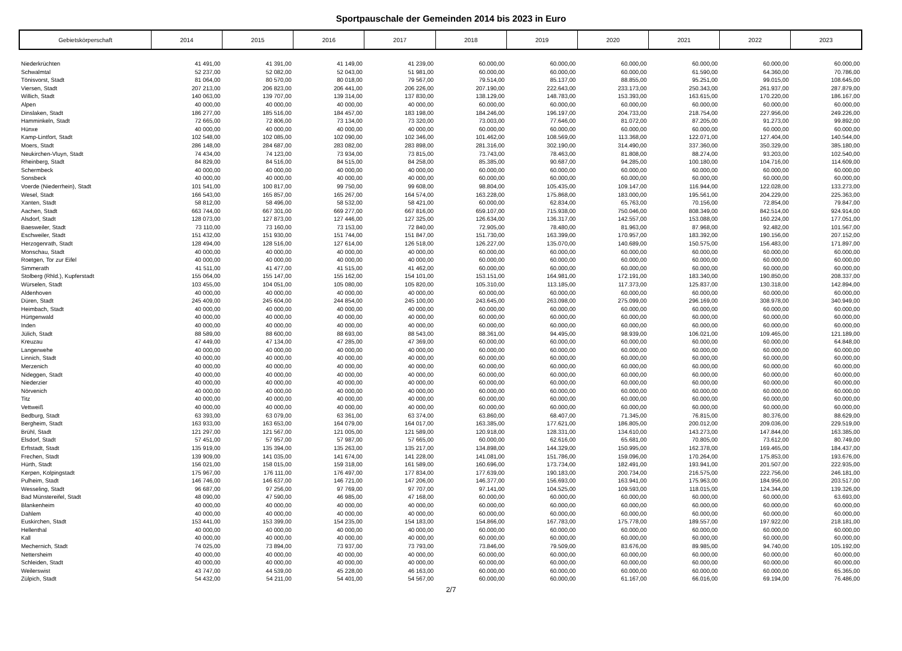Sportpauschale der Gemeinden 2014 bis 2023 in Euro
| Gebietskörperschaft | 2014 | 2015 | 2016 | 2017 | 2018 | 2019 | 2020 | 2021 | 2022 | 2023 |
| --- | --- | --- | --- | --- | --- | --- | --- | --- | --- | --- |
| Niederkrüchten | 41 491,00 | 41 391,00 | 41 149,00 | 41 239,00 | 60.000,00 | 60.000,00 | 60.000,00 | 60.000,00 | 60.000,00 | 60.000,00 |
| Schwalmtal | 52 237,00 | 52 082,00 | 52 043,00 | 51 981,00 | 60.000,00 | 60.000,00 | 60.000,00 | 61.590,00 | 64.360,00 | 70.786,00 |
| Tönisvorst, Stadt | 81 064,00 | 80 570,00 | 80 018,00 | 79 567,00 | 79.514,00 | 85.137,00 | 88.855,00 | 95.251,00 | 99.015,00 | 108.645,00 |
| Viersen, Stadt | 207 213,00 | 206 823,00 | 206 441,00 | 206 226,00 | 207.190,00 | 222.643,00 | 233.173,00 | 250.343,00 | 261.937,00 | 287.879,00 |
| Willich, Stadt | 140 063,00 | 139 707,00 | 139 314,00 | 137 830,00 | 138.129,00 | 148.783,00 | 153.393,00 | 163.615,00 | 170.220,00 | 186.167,00 |
| Alpen | 40 000,00 | 40 000,00 | 40 000,00 | 40 000,00 | 60.000,00 | 60.000,00 | 60.000,00 | 60.000,00 | 60.000,00 | 60.000,00 |
| Dinslaken, Stadt | 186 277,00 | 185 516,00 | 184 457,00 | 183 198,00 | 184.246,00 | 196.197,00 | 204.733,00 | 218.754,00 | 227.956,00 | 249.226,00 |
| Hamminkeln, Stadt | 72 665,00 | 72 806,00 | 73 134,00 | 73 320,00 | 73.003,00 | 77.646,00 | 81.072,00 | 87.205,00 | 91.273,00 | 99.892,00 |
| Hünxe | 40 000,00 | 40 000,00 | 40 000,00 | 40 000,00 | 60.000,00 | 60.000,00 | 60.000,00 | 60.000,00 | 60.000,00 | 60.000,00 |
| Kamp-Lintfort, Stadt | 102 548,00 | 102 085,00 | 102 090,00 | 102 346,00 | 101.462,00 | 108.569,00 | 113.368,00 | 122.071,00 | 127.404,00 | 140.544,00 |
| Moers, Stadt | 286 148,00 | 284 687,00 | 283 082,00 | 283 898,00 | 281.316,00 | 302.190,00 | 314.490,00 | 337.360,00 | 350.329,00 | 385.180,00 |
| Neukirchen-Vluyn, Stadt | 74 434,00 | 74 123,00 | 73 934,00 | 73 815,00 | 73.743,00 | 78.463,00 | 81.808,00 | 88.274,00 | 93.203,00 | 102.540,00 |
| Rheinberg, Stadt | 84 829,00 | 84 516,00 | 84 515,00 | 84 258,00 | 85.385,00 | 90.687,00 | 94.285,00 | 100.180,00 | 104.716,00 | 114.609,00 |
| Schermbeck | 40 000,00 | 40 000,00 | 40 000,00 | 40 000,00 | 60.000,00 | 60.000,00 | 60.000,00 | 60.000,00 | 60.000,00 | 60.000,00 |
| Sonsbeck | 40 000,00 | 40 000,00 | 40 000,00 | 40 000,00 | 60.000,00 | 60.000,00 | 60.000,00 | 60.000,00 | 60.000,00 | 60.000,00 |
| Voerde (Niederrhein), Stadt | 101 541,00 | 100 817,00 | 99 750,00 | 99 608,00 | 98.804,00 | 105.435,00 | 109.147,00 | 116.944,00 | 122.028,00 | 133.273,00 |
| Wesel, Stadt | 166 543,00 | 165 857,00 | 165 267,00 | 164 574,00 | 163.228,00 | 175.868,00 | 183.000,00 | 195.561,00 | 204.229,00 | 225.363,00 |
| Xanten, Stadt | 58 812,00 | 58 496,00 | 58 532,00 | 58 421,00 | 60.000,00 | 62.834,00 | 65.763,00 | 70.156,00 | 72.854,00 | 79.847,00 |
| Aachen, Stadt | 663 744,00 | 667 301,00 | 669 277,00 | 667 816,00 | 659.107,00 | 715.938,00 | 750.046,00 | 808.349,00 | 842.514,00 | 924.914,00 |
| Alsdorf, Stadt | 128 073,00 | 127 873,00 | 127 446,00 | 127 325,00 | 126.634,00 | 136.317,00 | 142.557,00 | 153.088,00 | 160.224,00 | 177.051,00 |
| Baesweiler, Stadt | 73 110,00 | 73 160,00 | 73 153,00 | 72 840,00 | 72.905,00 | 78.480,00 | 81.963,00 | 87.968,00 | 92.482,00 | 101.567,00 |
| Eschweiler, Stadt | 151 432,00 | 151 930,00 | 151 744,00 | 151 847,00 | 151.730,00 | 163.399,00 | 170.957,00 | 183.392,00 | 190.156,00 | 207.152,00 |
| Herzogenrath, Stadt | 128 494,00 | 128 516,00 | 127 614,00 | 126 518,00 | 126.227,00 | 135.070,00 | 140.689,00 | 150.575,00 | 156.483,00 | 171.897,00 |
| Monschau, Stadt | 40 000,00 | 40 000,00 | 40 000,00 | 40 000,00 | 60.000,00 | 60.000,00 | 60.000,00 | 60.000,00 | 60.000,00 | 60.000,00 |
| Roetgen, Tor zur Eifel | 40 000,00 | 40 000,00 | 40 000,00 | 40 000,00 | 60.000,00 | 60.000,00 | 60.000,00 | 60.000,00 | 60.000,00 | 60.000,00 |
| Simmerath | 41 511,00 | 41 477,00 | 41 515,00 | 41 462,00 | 60.000,00 | 60.000,00 | 60.000,00 | 60.000,00 | 60.000,00 | 60.000,00 |
| Stolberg (Rhld.), Kupferstadt | 155 064,00 | 155 147,00 | 155 162,00 | 154 101,00 | 153.151,00 | 164.981,00 | 172.191,00 | 183.340,00 | 190.850,00 | 208.337,00 |
| Würselen, Stadt | 103 455,00 | 104 051,00 | 105 080,00 | 105 820,00 | 105.310,00 | 113.185,00 | 117.373,00 | 125.837,00 | 130.318,00 | 142.894,00 |
| Aldenhoven | 40 000,00 | 40 000,00 | 40 000,00 | 40 000,00 | 60.000,00 | 60.000,00 | 60.000,00 | 60.000,00 | 60.000,00 | 60.000,00 |
| Düren, Stadt | 245 409,00 | 245 604,00 | 244 854,00 | 245 100,00 | 243.645,00 | 263.098,00 | 275.099,00 | 296.169,00 | 308.978,00 | 340.949,00 |
| Heimbach, Stadt | 40 000,00 | 40 000,00 | 40 000,00 | 40 000,00 | 60.000,00 | 60.000,00 | 60.000,00 | 60.000,00 | 60.000,00 | 60.000,00 |
| Hürtgenwald | 40 000,00 | 40 000,00 | 40 000,00 | 40 000,00 | 60.000,00 | 60.000,00 | 60.000,00 | 60.000,00 | 60.000,00 | 60.000,00 |
| Inden | 40 000,00 | 40 000,00 | 40 000,00 | 40 000,00 | 60.000,00 | 60.000,00 | 60.000,00 | 60.000,00 | 60.000,00 | 60.000,00 |
| Jülich, Stadt | 88 589,00 | 88 600,00 | 88 693,00 | 88 543,00 | 88.361,00 | 94.495,00 | 98.939,00 | 106.021,00 | 109.465,00 | 121.189,00 |
| Kreuzau | 47 449,00 | 47 134,00 | 47 285,00 | 47 369,00 | 60.000,00 | 60.000,00 | 60.000,00 | 60.000,00 | 60.000,00 | 64.848,00 |
| Langerwehe | 40 000,00 | 40 000,00 | 40 000,00 | 40 000,00 | 60.000,00 | 60.000,00 | 60.000,00 | 60.000,00 | 60.000,00 | 60.000,00 |
| Linnich, Stadt | 40 000,00 | 40 000,00 | 40 000,00 | 40 000,00 | 60.000,00 | 60.000,00 | 60.000,00 | 60.000,00 | 60.000,00 | 60.000,00 |
| Merzenich | 40 000,00 | 40 000,00 | 40 000,00 | 40 000,00 | 60.000,00 | 60.000,00 | 60.000,00 | 60.000,00 | 60.000,00 | 60.000,00 |
| Nideggen, Stadt | 40 000,00 | 40 000,00 | 40 000,00 | 40 000,00 | 60.000,00 | 60.000,00 | 60.000,00 | 60.000,00 | 60.000,00 | 60.000,00 |
| Niederzier | 40 000,00 | 40 000,00 | 40 000,00 | 40 000,00 | 60.000,00 | 60.000,00 | 60.000,00 | 60.000,00 | 60.000,00 | 60.000,00 |
| Nörvenich | 40 000,00 | 40 000,00 | 40 000,00 | 40 000,00 | 60.000,00 | 60.000,00 | 60.000,00 | 60.000,00 | 60.000,00 | 60.000,00 |
| Titz | 40 000,00 | 40 000,00 | 40 000,00 | 40 000,00 | 60.000,00 | 60.000,00 | 60.000,00 | 60.000,00 | 60.000,00 | 60.000,00 |
| Vettweiß | 40 000,00 | 40 000,00 | 40 000,00 | 40 000,00 | 60.000,00 | 60.000,00 | 60.000,00 | 60.000,00 | 60.000,00 | 60.000,00 |
| Bedburg, Stadt | 63 393,00 | 63 079,00 | 63 361,00 | 63 374,00 | 63.860,00 | 68.407,00 | 71.345,00 | 76.815,00 | 80.376,00 | 88.629,00 |
| Bergheim, Stadt | 163 933,00 | 163 653,00 | 164 079,00 | 164 017,00 | 163.385,00 | 177.621,00 | 186.805,00 | 200.012,00 | 209.036,00 | 229.519,00 |
| Brühl, Stadt | 121 297,00 | 121 567,00 | 121 005,00 | 121 589,00 | 120.918,00 | 128.331,00 | 134.610,00 | 143.273,00 | 147.844,00 | 163.385,00 |
| Elsdorf, Stadt | 57 451,00 | 57 957,00 | 57 987,00 | 57 665,00 | 60.000,00 | 62.616,00 | 65.681,00 | 70.805,00 | 73.612,00 | 80.749,00 |
| Erftstadt, Stadt | 135 919,00 | 135 394,00 | 135 263,00 | 135 217,00 | 134.898,00 | 144.329,00 | 150.995,00 | 162.378,00 | 169.465,00 | 184.437,00 |
| Frechen, Stadt | 139 909,00 | 141 035,00 | 141 674,00 | 141 228,00 | 141.081,00 | 151.786,00 | 159.096,00 | 170.264,00 | 175.853,00 | 193.676,00 |
| Hürth, Stadt | 156 021,00 | 158 015,00 | 159 318,00 | 161 589,00 | 160.696,00 | 173.734,00 | 182.491,00 | 193.941,00 | 201.507,00 | 222.935,00 |
| Kerpen, Kolpingstadt | 175 967,00 | 176 111,00 | 176 497,00 | 177 834,00 | 177.639,00 | 190.183,00 | 200.734,00 | 216.575,00 | 222.756,00 | 246.181,00 |
| Pulheim, Stadt | 146 746,00 | 146 637,00 | 146 721,00 | 147 206,00 | 146.377,00 | 156.693,00 | 163.941,00 | 175.963,00 | 184.956,00 | 203.517,00 |
| Wesseling, Stadt | 96 687,00 | 97 256,00 | 97 769,00 | 97 707,00 | 97.141,00 | 104.525,00 | 109.593,00 | 118.015,00 | 124.344,00 | 139.326,00 |
| Bad Münstereifel, Stadt | 48 090,00 | 47 590,00 | 46 985,00 | 47 168,00 | 60.000,00 | 60.000,00 | 60.000,00 | 60.000,00 | 60.000,00 | 63.693,00 |
| Blankenheim | 40 000,00 | 40 000,00 | 40 000,00 | 40 000,00 | 60.000,00 | 60.000,00 | 60.000,00 | 60.000,00 | 60.000,00 | 60.000,00 |
| Dahlem | 40 000,00 | 40 000,00 | 40 000,00 | 40 000,00 | 60.000,00 | 60.000,00 | 60.000,00 | 60.000,00 | 60.000,00 | 60.000,00 |
| Euskirchen, Stadt | 153 441,00 | 153 399,00 | 154 235,00 | 154 183,00 | 154.866,00 | 167.783,00 | 175.778,00 | 189.557,00 | 197.922,00 | 218.181,00 |
| Hellenthal | 40 000,00 | 40 000,00 | 40 000,00 | 40 000,00 | 60.000,00 | 60.000,00 | 60.000,00 | 60.000,00 | 60.000,00 | 60.000,00 |
| Kall | 40 000,00 | 40 000,00 | 40 000,00 | 40 000,00 | 60.000,00 | 60.000,00 | 60.000,00 | 60.000,00 | 60.000,00 | 60.000,00 |
| Mechernich, Stadt | 74 025,00 | 73 894,00 | 73 937,00 | 73 793,00 | 73.846,00 | 79.509,00 | 83.676,00 | 89.985,00 | 94.740,00 | 105.192,00 |
| Nettersheim | 40 000,00 | 40 000,00 | 40 000,00 | 40 000,00 | 60.000,00 | 60.000,00 | 60.000,00 | 60.000,00 | 60.000,00 | 60.000,00 |
| Schleiden, Stadt | 40 000,00 | 40 000,00 | 40 000,00 | 40 000,00 | 60.000,00 | 60.000,00 | 60.000,00 | 60.000,00 | 60.000,00 | 60.000,00 |
| Weilerswist | 43 747,00 | 44 539,00 | 45 228,00 | 46 163,00 | 60.000,00 | 60.000,00 | 60.000,00 | 60.000,00 | 60.000,00 | 65.365,00 |
| Zülpich, Stadt | 54 432,00 | 54 211,00 | 54 401,00 | 54 567,00 | 60.000,00 | 60.000,00 | 61.167,00 | 66.016,00 | 69.194,00 | 76.486,00 |
2/7